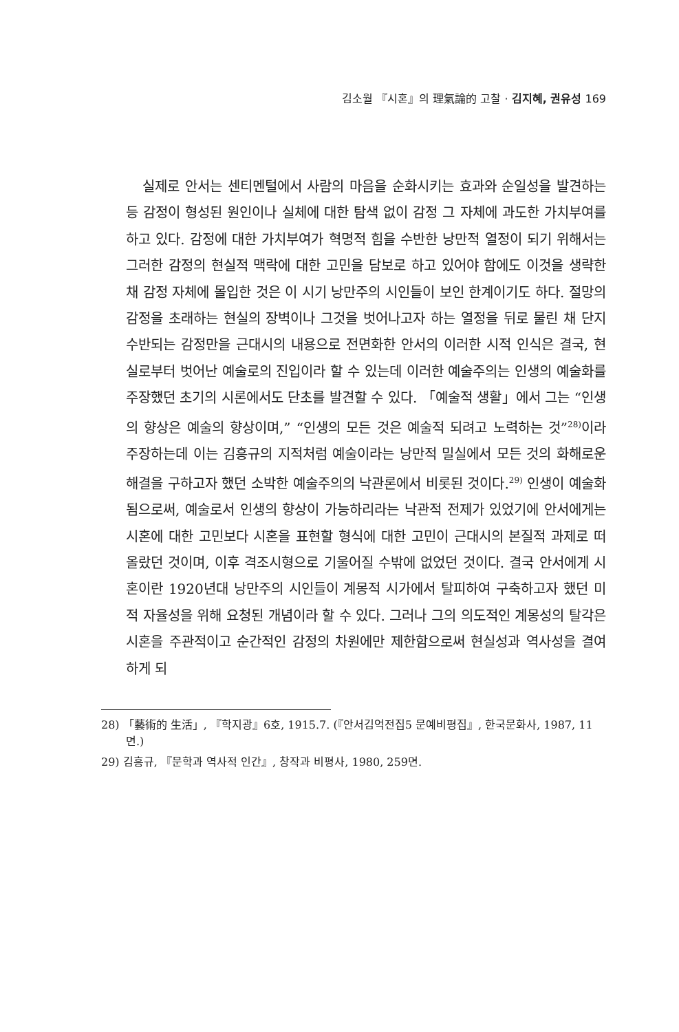김소월 『시혼』의 理氣論的 고찰 · 김지혜, 권유성 169
실제로 안서는 센티멘털에서 사람의 마음을 순화시키는 효과와 순일성을 발견하는 등 감정이 형성된 원인이나 실체에 대한 탐색 없이 감정 그 자체에 과도한 가치부여를 하고 있다. 감정에 대한 가치부여가 혁명적 힘을 수반한 낭만적 열정이 되기 위해서는 그러한 감정의 현실적 맥락에 대한 고민을 담보로 하고 있어야 함에도 이것을 생략한 채 감정 자체에 몰입한 것은 이 시기 낭만주의 시인들이 보인 한계이기도 하다. 절망의 감정을 초래하는 현실의 장벽이나 그것을 벗어나고자 하는 열정을 뒤로 물린 채 단지 수반되는 감정만을 근대시의 내용으로 전면화한 안서의 이러한 시적 인식은 결국, 현실로부터 벗어난 예술로의 진입이라 할 수 있는데 이러한 예술주의는 인생의 예술화를 주장했던 초기의 시론에서도 단초를 발견할 수 있다. 「예술적 생활」에서 그는 “인생의 향상은 예술의 향상이며,” “인생의 모든 것은 예술적 되려고 노력하는 것”<sup>28)</sup>이라 주장하는데 이는 김흥규의 지적처럼 예술이라는 낭만적 밀실에서 모든 것의 화해로운 해결을 구하고자 했던 소박한 예술주의의 낙관론에서 비롯된 것이다.<sup>29)</sup> 인생이 예술화됨으로써, 예술로서 인생의 향상이 가능하리라는 낙관적 전제가 있었기에 안서에게는 시혼에 대한 고민보다 시혼을 표현할 형식에 대한 고민이 근대시의 본질적 과제로 떠올랐던 것이며, 이후 격조시형으로 기울어질 수밖에 없었던 것이다. 결국 안서에게 시혼이란 1920년대 낭만주의 시인들이 계몽적 시가에서 탈피하여 구축하고자 했던 미적 자율성을 위해 요청된 개념이라 할 수 있다. 그러나 그의 의도적인 계몽성의 탈각은 시혼을 주관적이고 순간적인 감정의 차원에만 제한함으로써 현실성과 역사성을 결여하게 되
28) 「藝術的 生活」, 『학지광』6호, 1915.7. (『안서김억전집5 문예비평집』, 한국문화사, 1987, 11면.)
29) 김흥규, 『문학과 역사적 인간』, 창작과 비평사, 1980, 259면.